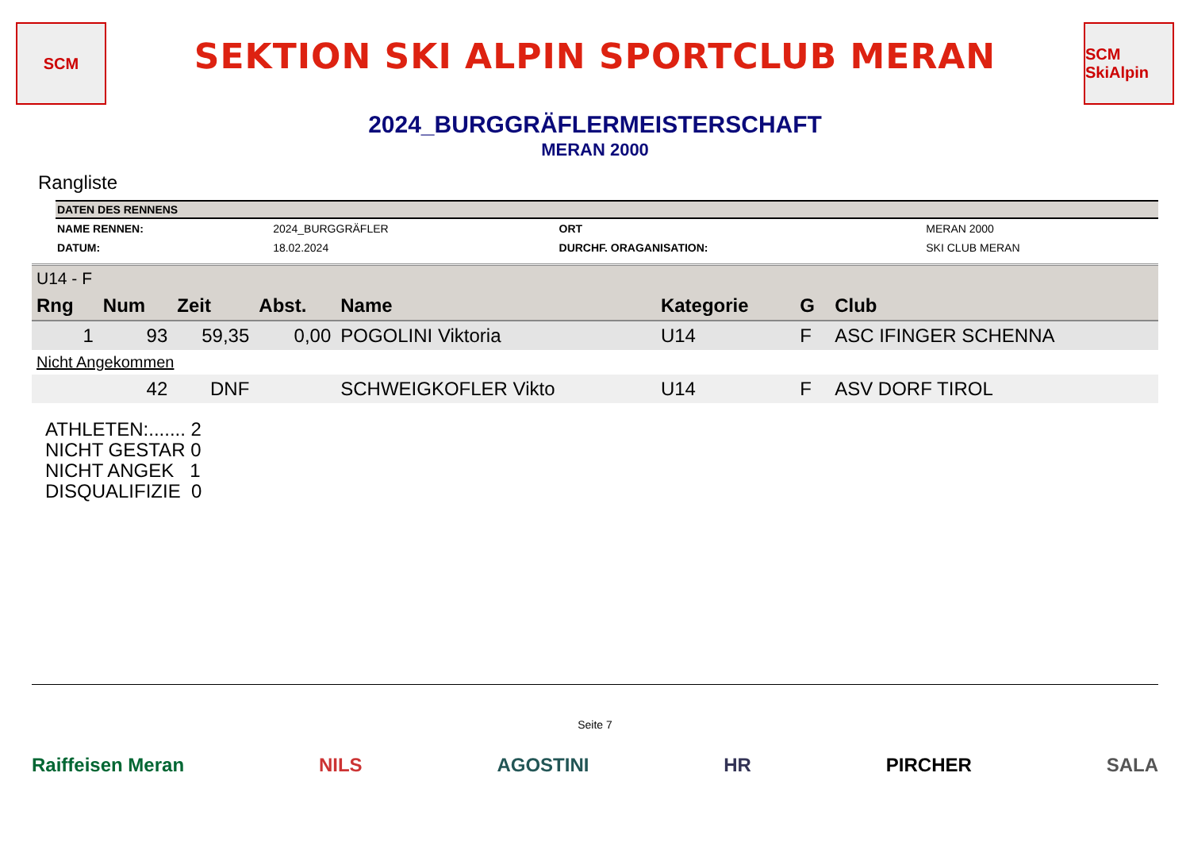SCM
SEKTION SKI ALPIN SPORTCLUB MERAN
SCM SkiAlpin
2024_BURGGRÄFLERMEISTERSCHAFT
MERAN 2000
Rangliste
| DATEN DES RENNENS | | | |
| --- | --- | --- | --- |
| NAME RENNEN: | 2024_BURGGRÄFLER | ORT | MERAN 2000 |
| DATUM: | 18.02.2024 | DURCHF. ORAGANISATION: | SKI CLUB MERAN |
| U14 - F | | | | | | | |
| Rng | Num | Zeit | Abst. | Name | Kategorie | G | Club |
| 1 | 93 | 59,35 | 0,00 | POGOLINI Viktoria | U14 | F | ASC IFINGER SCHENNA |
| Nicht Angekommen | | | | | | | |
| | 42 | DNF | | SCHWEIGKOFLER Vikto | U14 | F | ASV DORF TIROL |
ATHLETEN:....... 2
NICHT GESTAR 0
NICHT ANGEK 1
DISQUALIFIZIE 0
Seite 7
Raiffeisen Meran NILS AGOSTINI HR PIRCHER SALA